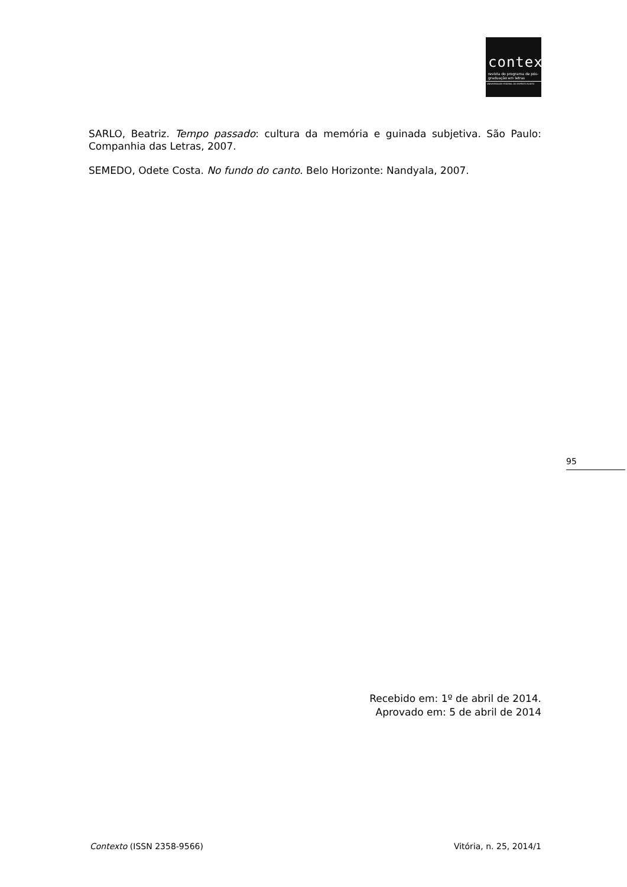contexto
revista do programa de pós-graduação em letras
UNIVERSIDADE FEDERAL DO ESPÍRITO SANTO
SARLO, Beatriz. Tempo passado: cultura da memória e guinada subjetiva. São Paulo: Companhia das Letras, 2007.
SEMEDO, Odete Costa. No fundo do canto. Belo Horizonte: Nandyala, 2007.
95
Recebido em: 1º de abril de 2014.
Aprovado em: 5 de abril de 2014
Contexto (ISSN 2358-9566) Vitória, n. 25, 2014/1